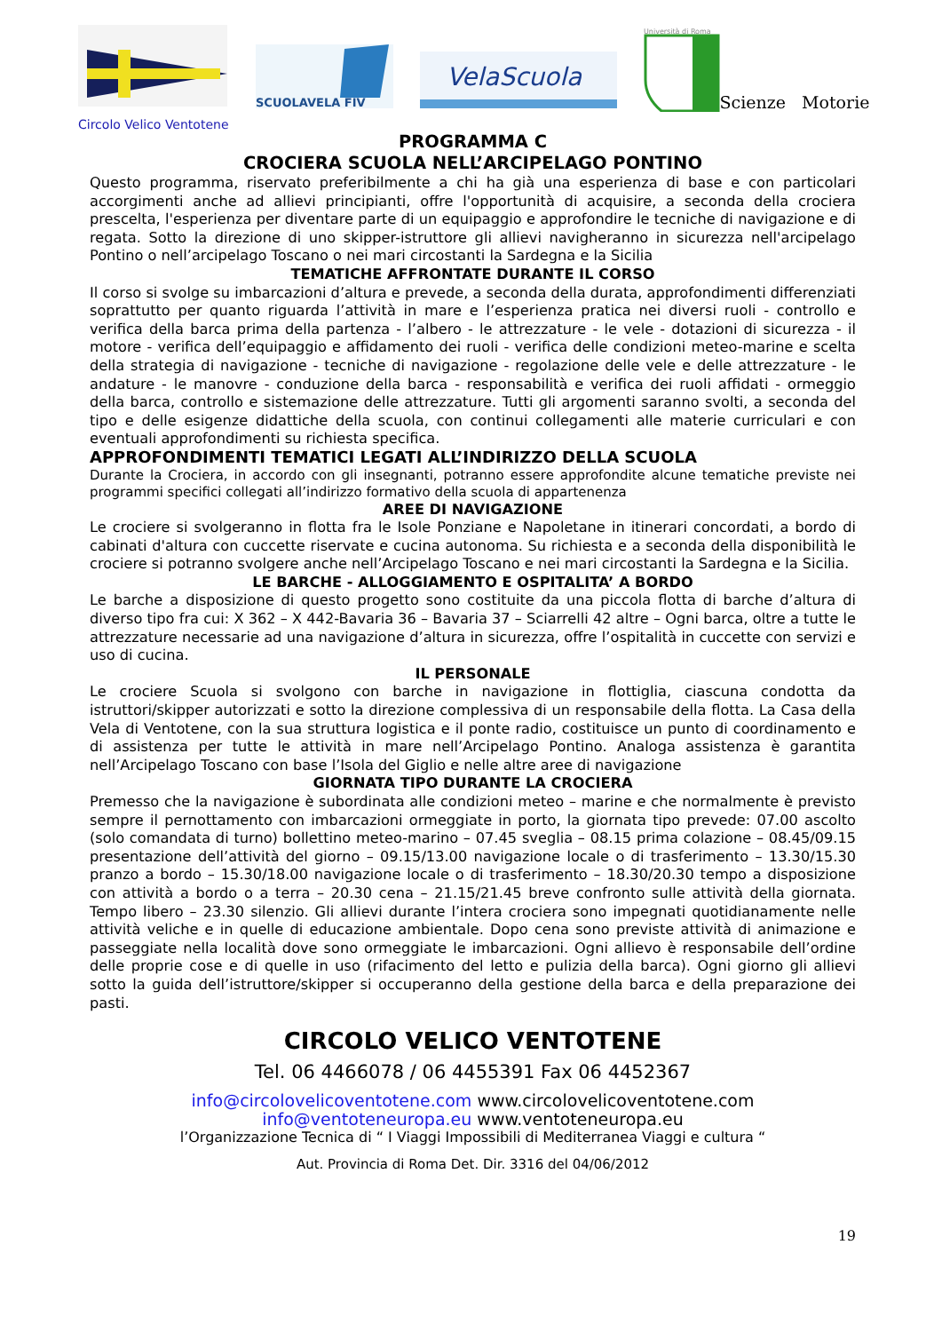Circolo Velico Ventotene
SCUOLAVELA FIV
VelaScuola
Università di Roma
Scienze Motorie
PROGRAMMA C
CROCIERA SCUOLA NELL’ARCIPELAGO PONTINO
Questo programma, riservato preferibilmente a chi ha già una esperienza di base e con particolari accorgimenti anche ad allievi principianti, offre l'opportunità di acquisire, a seconda della crociera prescelta, l'esperienza per diventare parte di un equipaggio e approfondire le tecniche di navigazione e di regata. Sotto la direzione di uno skipper-istruttore gli allievi navigheranno in sicurezza nell'arcipelago Pontino o nell’arcipelago Toscano o nei mari circostanti la Sardegna e la Sicilia
TEMATICHE AFFRONTATE DURANTE IL CORSO
Il corso si svolge su imbarcazioni d’altura e prevede, a seconda della durata, approfondimenti differenziati soprattutto per quanto riguarda l’attività in mare e l’esperienza pratica nei diversi ruoli - controllo e verifica della barca prima della partenza - l’albero - le attrezzature - le vele - dotazioni di sicurezza - il motore - verifica dell’equipaggio e affidamento dei ruoli - verifica delle condizioni meteo-marine e scelta della strategia di navigazione - tecniche di navigazione - regolazione delle vele e delle attrezzature - le andature - le manovre - conduzione della barca - responsabilità e verifica dei ruoli affidati - ormeggio della barca, controllo e sistemazione delle attrezzature. Tutti gli argomenti saranno svolti, a seconda del tipo e delle esigenze didattiche della scuola, con continui collegamenti alle materie curriculari e con eventuali approfondimenti su richiesta specifica.
APPROFONDIMENTI TEMATICI LEGATI ALL’INDIRIZZO DELLA SCUOLA
Durante la Crociera, in accordo con gli insegnanti, potranno essere approfondite alcune tematiche previste nei programmi specifici collegati all’indirizzo formativo della scuola di appartenenza
AREE DI NAVIGAZIONE
Le crociere si svolgeranno in flotta fra le Isole Ponziane e Napoletane in itinerari concordati, a bordo di cabinati d'altura con cuccette riservate e cucina autonoma. Su richiesta e a seconda della disponibilità le crociere si potranno svolgere anche nell’Arcipelago Toscano e nei mari circostanti la Sardegna e la Sicilia.
LE BARCHE - ALLOGGIAMENTO E OSPITALITA’ A BORDO
Le barche a disposizione di questo progetto sono costituite da una piccola flotta di barche d’altura di diverso tipo fra cui: X 362 – X 442-Bavaria 36 – Bavaria 37 – Sciarrelli 42 altre – Ogni barca, oltre a tutte le attrezzature necessarie ad una navigazione d’altura in sicurezza, offre l’ospitalità in cuccette con servizi e uso di cucina.
IL PERSONALE
Le crociere Scuola si svolgono con barche in navigazione in flottiglia, ciascuna condotta da istruttori/skipper autorizzati e sotto la direzione complessiva di un responsabile della flotta. La Casa della Vela di Ventotene, con la sua struttura logistica e il ponte radio, costituisce un punto di coordinamento e di assistenza per tutte le attività in mare nell’Arcipelago Pontino. Analoga assistenza è garantita nell’Arcipelago Toscano con base l’Isola del Giglio e nelle altre aree di navigazione
GIORNATA TIPO DURANTE LA CROCIERA
Premesso che la navigazione è subordinata alle condizioni meteo – marine e che normalmente è previsto sempre il pernottamento con imbarcazioni ormeggiate in porto, la giornata tipo prevede: 07.00 ascolto (solo comandata di turno) bollettino meteo-marino – 07.45 sveglia – 08.15 prima colazione – 08.45/09.15 presentazione dell’attività del giorno – 09.15/13.00 navigazione locale o di trasferimento – 13.30/15.30 pranzo a bordo – 15.30/18.00 navigazione locale o di trasferimento – 18.30/20.30 tempo a disposizione con attività a bordo o a terra – 20.30 cena – 21.15/21.45 breve confronto sulle attività della giornata. Tempo libero – 23.30 silenzio. Gli allievi durante l’intera crociera sono impegnati quotidianamente nelle attività veliche e in quelle di educazione ambientale. Dopo cena sono previste attività di animazione e passeggiate nella località dove sono ormeggiate le imbarcazioni. Ogni allievo è responsabile dell’ordine delle proprie cose e di quelle in uso (rifacimento del letto e pulizia della barca). Ogni giorno gli allievi sotto la guida dell’istruttore/skipper si occuperanno della gestione della barca e della preparazione dei pasti.
CIRCOLO VELICO VENTOTENE
Tel. 06 4466078 / 06 4455391 Fax 06 4452367
info@circolovelicoventotene.com www.circolovelicoventotene.com
info@ventoteneuropa.eu www.ventoteneuropa.eu
l’Organizzazione Tecnica di “ I Viaggi Impossibili di Mediterranea Viaggi e cultura “
Aut. Provincia di Roma Det. Dir. 3316 del 04/06/2012
19